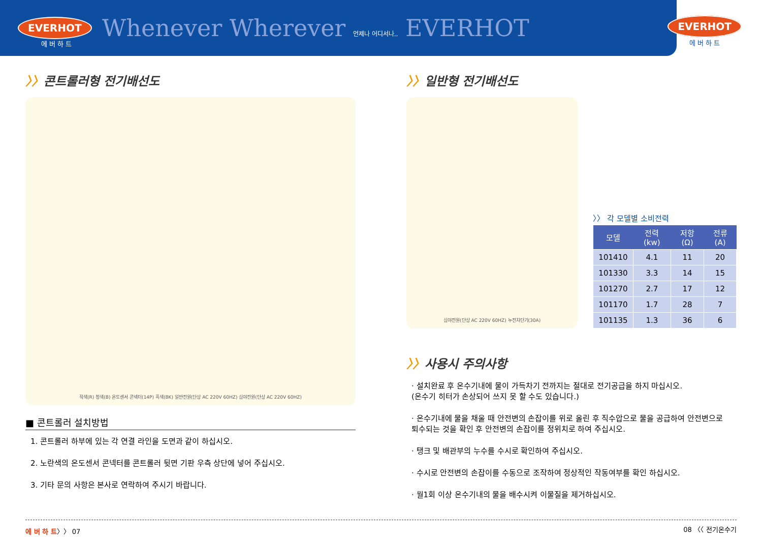EVERHOT 에 버 하 트 Whenever Wherever 언제나 어디서나.. EVERHOT
EVERHOT
에 버 하 트
〉〉콘트롤러형 전기배선도
적색(R) 청색(B) 온도센서 콘넥터(14P) 흑색(BK) 일반전원(단상 AC 220V 60HZ) 심야전원(단상 AC 220V 60HZ)
■ 콘트롤러 설치방법
1. 콘트롤러 하부에 있는 각 연결 라인을 도면과 같이 하십시오.
2. 노란색의 온도센서 콘넥터를 콘트롤러 뒷면 기판 우측 상단에 넣어 주십시오.
3. 기타 문의 사항은 본사로 연락하여 주시기 바랍니다.
〉〉일반형 전기배선도
심야전원(단상 AC 220V 60HZ) 누전차단기(30A)
〉〉 각 모델별 소비전력
| 모델 | 전력(kw) | 저항(Ω) | 전류(A) |
| --- | --- | --- | --- |
| 101410 | 4.1 | 11 | 20 |
| 101330 | 3.3 | 14 | 15 |
| 101270 | 2.7 | 17 | 12 |
| 101170 | 1.7 | 28 | 7 |
| 101135 | 1.3 | 36 | 6 |
〉〉사용시 주의사항
· 설치완료 후 온수기내에 물이 가득차기 전까지는 절대로 전기공급을 하지 마십시오.
(온수기 히터가 손상되어 쓰지 못 할 수도 있습니다.)
· 온수기내에 물을 채울 때 안전변의 손잡이를 위로 올린 후 직수압으로 물을 공급하여 안전변으로 퇴수되는 것을 확인 후 안전변의 손잡이를 정위치로 하여 주십시오.
· 탱크 및 배관부의 누수를 수시로 확인하여 주십시오.
· 수시로 안전변의 손잡이를 수동으로 조작하여 정상적인 작동여부를 확인 하십시오.
· 월1회 이상 온수기내의 물을 배수시켜 이물질을 제거하십시오.
에 버 하 트〉〉 07 08 〈〈 전기온수기